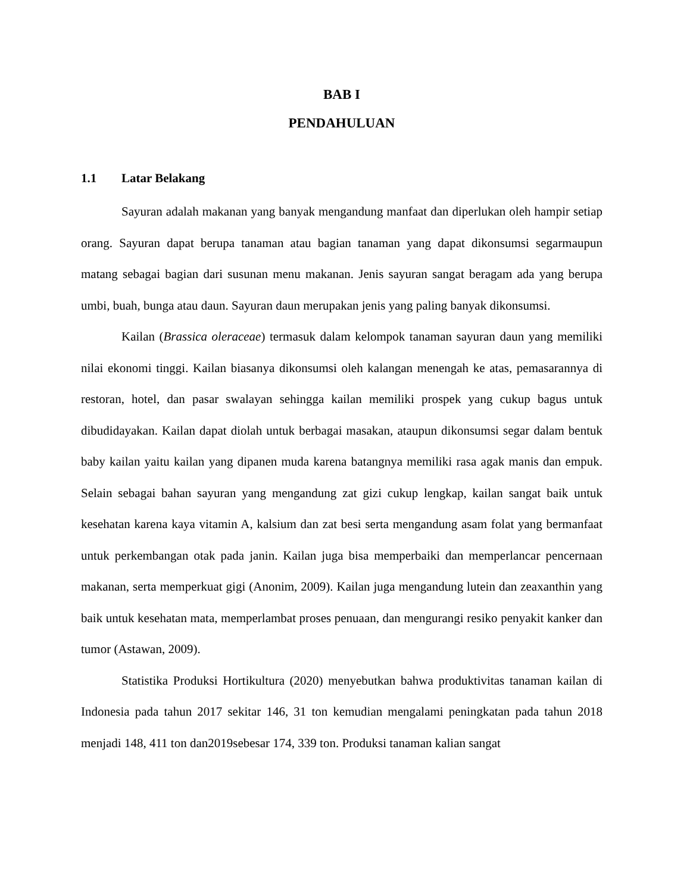BAB I
PENDAHULUAN
1.1 Latar Belakang
Sayuran adalah makanan yang banyak mengandung manfaat dan diperlukan oleh hampir setiap orang. Sayuran dapat berupa tanaman atau bagian tanaman yang dapat dikonsumsi segarmaupun matang sebagai bagian dari susunan menu makanan. Jenis sayuran sangat beragam ada yang berupa umbi, buah, bunga atau daun. Sayuran daun merupakan jenis yang paling banyak dikonsumsi.
Kailan (Brassica oleraceae) termasuk dalam kelompok tanaman sayuran daun yang memiliki nilai ekonomi tinggi. Kailan biasanya dikonsumsi oleh kalangan menengah ke atas, pemasarannya di restoran, hotel, dan pasar swalayan sehingga kailan memiliki prospek yang cukup bagus untuk dibudidayakan. Kailan dapat diolah untuk berbagai masakan, ataupun dikonsumsi segar dalam bentuk baby kailan yaitu kailan yang dipanen muda karena batangnya memiliki rasa agak manis dan empuk. Selain sebagai bahan sayuran yang mengandung zat gizi cukup lengkap, kailan sangat baik untuk kesehatan karena kaya vitamin A, kalsium dan zat besi serta mengandung asam folat yang bermanfaat untuk perkembangan otak pada janin. Kailan juga bisa memperbaiki dan memperlancar pencernaan makanan, serta memperkuat gigi (Anonim, 2009). Kailan juga mengandung lutein dan zeaxanthin yang baik untuk kesehatan mata, memperlambat proses penuaan, dan mengurangi resiko penyakit kanker dan tumor (Astawan, 2009).
Statistika Produksi Hortikultura (2020) menyebutkan bahwa produktivitas tanaman kailan di Indonesia pada tahun 2017 sekitar 146, 31 ton kemudian mengalami peningkatan pada tahun 2018 menjadi 148, 411 ton dan2019sebesar 174, 339 ton. Produksi tanaman kalian sangat